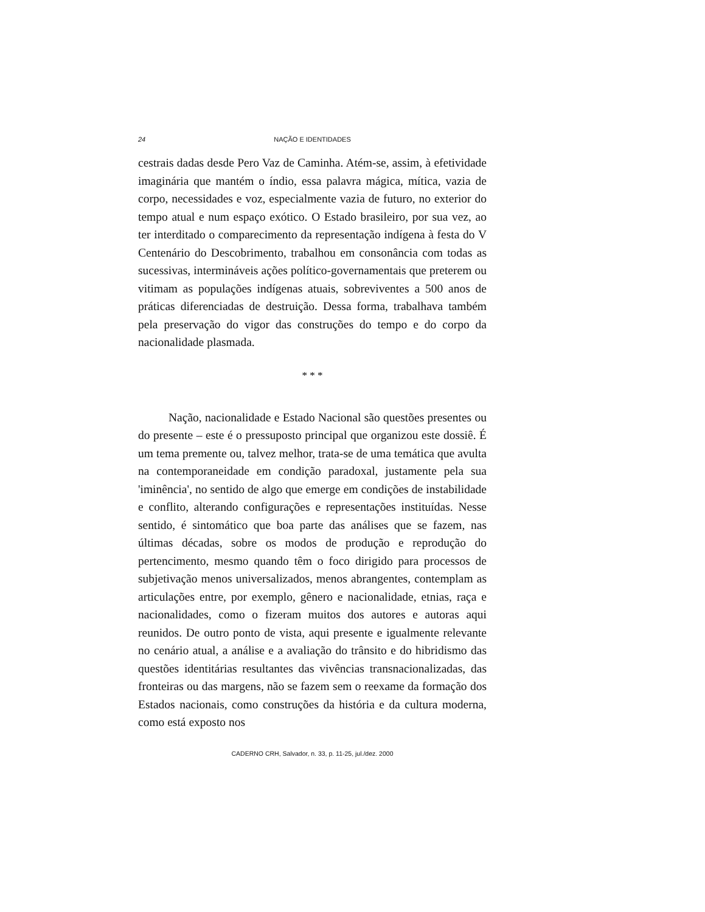24 NAÇÃO E IDENTIDADES
cestrais dadas desde Pero Vaz de Caminha. Atém-se, assim, à efetividade imaginária que mantém o índio, essa palavra mágica, mítica, vazia de corpo, necessidades e voz, especialmente vazia de futuro, no exterior do tempo atual e num espaço exótico. O Estado brasileiro, por sua vez, ao ter interditado o comparecimento da representação indígena à festa do V Centenário do Descobrimento, trabalhou em consonância com todas as sucessivas, intermináveis ações político-governamentais que preterem ou vitimam as populações indígenas atuais, sobreviventes a 500 anos de práticas diferenciadas de destruição. Dessa forma, trabalhava também pela preservação do vigor das construções do tempo e do corpo da nacionalidade plasmada.
* * *
Nação, nacionalidade e Estado Nacional são questões presentes ou do presente – este é o pressuposto principal que organizou este dossiê. É um tema premente ou, talvez melhor, trata-se de uma temática que avulta na contemporaneidade em condição paradoxal, justamente pela sua 'iminência', no sentido de algo que emerge em condições de instabilidade e conflito, alterando configurações e representações instituídas. Nesse sentido, é sintomático que boa parte das análises que se fazem, nas últimas décadas, sobre os modos de produção e reprodução do pertencimento, mesmo quando têm o foco dirigido para processos de subjetivação menos universalizados, menos abrangentes, contemplam as articulações entre, por exemplo, gênero e nacionalidade, etnias, raça e nacionalidades, como o fizeram muitos dos autores e autoras aqui reunidos. De outro ponto de vista, aqui presente e igualmente relevante no cenário atual, a análise e a avaliação do trânsito e do hibridismo das questões identitárias resultantes das vivências transnacionalizadas, das fronteiras ou das margens, não se fazem sem o reexame da formação dos Estados nacionais, como construções da história e da cultura moderna, como está exposto nos
CADERNO CRH, Salvador, n. 33, p. 11-25, jul./dez. 2000